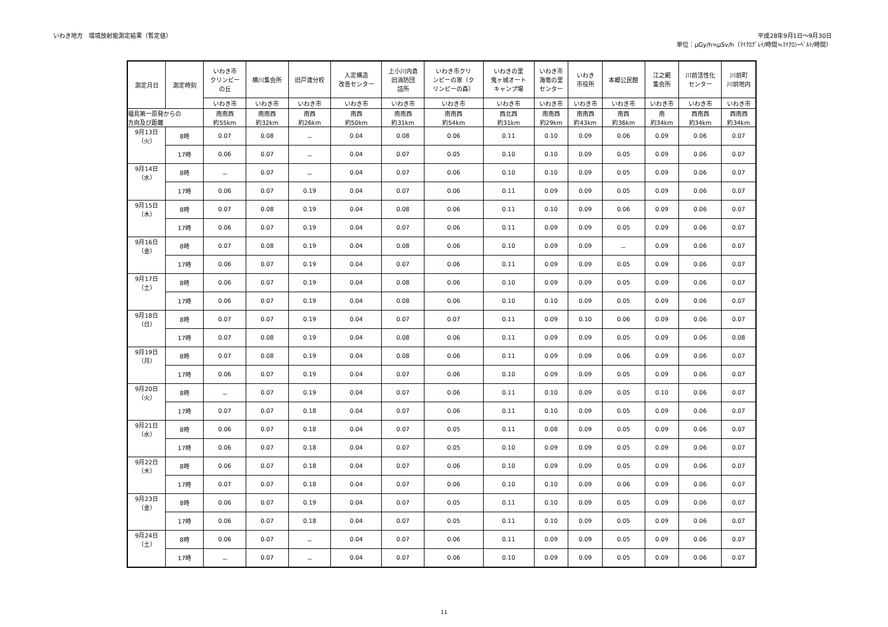いわき地方　環境放射能測定結果（暫定値）
平成28年9月1日～9月30日
単位：μGy/h≒μSv/h（ﾏｲｸﾛｸﾞﾚｲ/時間≒ﾏｲｸﾛｼｰﾍﾞﾙﾄ/時間）
| 測定月日 | 測定時刻 | いわき市 クリンピー の丘 | 横川集会所 | 旧戸渡分校 | 入定構造 改善センター | 上小川内倉 旧消防団 詰所 | いわき市クリ ンピーの家（ク リンピーの森） | いわきの里 鬼ヶ城オート キャンプ場 | いわき市 海竜の里 センター | いわき 市役所 | 本郷公民館 | 江之網 集会所 | 川前活性化 センター | 川前町 川前地内 |
| --- | --- | --- | --- | --- | --- | --- | --- | --- | --- | --- | --- | --- | --- | --- |
| | | いわき市 | いわき市 | いわき市 | いわき市 | いわき市 | いわき市 | いわき市 | いわき市 | いわき市 | いわき市 | いわき市 | いわき市 | いわき市 |
| 福島第一原発からの 方向及び距離 | | 南南西 約55km | 南南西 約32km | 南西 約26km | 南西 約50km | 南南西 約31km | 南南西 約54km | 西北西 約31km | 南南西 約29km | 南南西 約43km | 南西 約36km | 南 約34km | 西南西 約34km | 西南西 約34km |
| 9月13日 （火） | 8時 | 0.07 | 0.08 | － | 0.04 | 0.08 | 0.06 | 0.11 | 0.10 | 0.09 | 0.06 | 0.09 | 0.06 | 0.07 |
| | 17時 | 0.06 | 0.07 | － | 0.04 | 0.07 | 0.05 | 0.10 | 0.10 | 0.09 | 0.05 | 0.09 | 0.06 | 0.07 |
| 9月14日 （水） | 8時 | － | 0.07 | － | 0.04 | 0.07 | 0.06 | 0.10 | 0.10 | 0.09 | 0.05 | 0.09 | 0.06 | 0.07 |
| | 17時 | 0.06 | 0.07 | 0.19 | 0.04 | 0.07 | 0.06 | 0.11 | 0.09 | 0.09 | 0.05 | 0.09 | 0.06 | 0.07 |
| 9月15日 （木） | 8時 | 0.07 | 0.08 | 0.19 | 0.04 | 0.08 | 0.06 | 0.11 | 0.10 | 0.09 | 0.06 | 0.09 | 0.06 | 0.07 |
| | 17時 | 0.06 | 0.07 | 0.19 | 0.04 | 0.07 | 0.06 | 0.11 | 0.09 | 0.09 | 0.05 | 0.09 | 0.06 | 0.07 |
| 9月16日 （金） | 8時 | 0.07 | 0.08 | 0.19 | 0.04 | 0.08 | 0.06 | 0.10 | 0.09 | 0.09 | － | 0.09 | 0.06 | 0.07 |
| | 17時 | 0.06 | 0.07 | 0.19 | 0.04 | 0.07 | 0.06 | 0.11 | 0.09 | 0.09 | 0.05 | 0.09 | 0.06 | 0.07 |
| 9月17日 （土） | 8時 | 0.06 | 0.07 | 0.19 | 0.04 | 0.08 | 0.06 | 0.10 | 0.09 | 0.09 | 0.05 | 0.09 | 0.06 | 0.07 |
| | 17時 | 0.06 | 0.07 | 0.19 | 0.04 | 0.08 | 0.06 | 0.10 | 0.10 | 0.09 | 0.05 | 0.09 | 0.06 | 0.07 |
| 9月18日 （日） | 8時 | 0.07 | 0.07 | 0.19 | 0.04 | 0.07 | 0.07 | 0.11 | 0.09 | 0.10 | 0.06 | 0.09 | 0.06 | 0.07 |
| | 17時 | 0.07 | 0.08 | 0.19 | 0.04 | 0.08 | 0.06 | 0.11 | 0.09 | 0.09 | 0.05 | 0.09 | 0.06 | 0.08 |
| 9月19日 （月） | 8時 | 0.07 | 0.08 | 0.19 | 0.04 | 0.08 | 0.06 | 0.11 | 0.09 | 0.09 | 0.06 | 0.09 | 0.06 | 0.07 |
| | 17時 | 0.06 | 0.07 | 0.19 | 0.04 | 0.07 | 0.06 | 0.10 | 0.09 | 0.09 | 0.05 | 0.09 | 0.06 | 0.07 |
| 9月20日 （火） | 8時 | － | 0.07 | 0.19 | 0.04 | 0.07 | 0.06 | 0.11 | 0.10 | 0.09 | 0.05 | 0.10 | 0.06 | 0.07 |
| | 17時 | 0.07 | 0.07 | 0.18 | 0.04 | 0.07 | 0.06 | 0.11 | 0.10 | 0.09 | 0.05 | 0.09 | 0.06 | 0.07 |
| 9月21日 （水） | 8時 | 0.06 | 0.07 | 0.18 | 0.04 | 0.07 | 0.05 | 0.11 | 0.08 | 0.09 | 0.05 | 0.09 | 0.06 | 0.07 |
| | 17時 | 0.06 | 0.07 | 0.18 | 0.04 | 0.07 | 0.05 | 0.10 | 0.09 | 0.09 | 0.05 | 0.09 | 0.06 | 0.07 |
| 9月22日 （木） | 8時 | 0.06 | 0.07 | 0.18 | 0.04 | 0.07 | 0.06 | 0.10 | 0.09 | 0.09 | 0.05 | 0.09 | 0.06 | 0.07 |
| | 17時 | 0.07 | 0.07 | 0.18 | 0.04 | 0.07 | 0.06 | 0.10 | 0.10 | 0.09 | 0.06 | 0.09 | 0.06 | 0.07 |
| 9月23日 （金） | 8時 | 0.06 | 0.07 | 0.19 | 0.04 | 0.07 | 0.05 | 0.11 | 0.10 | 0.09 | 0.05 | 0.09 | 0.06 | 0.07 |
| | 17時 | 0.06 | 0.07 | 0.18 | 0.04 | 0.07 | 0.05 | 0.11 | 0.10 | 0.09 | 0.05 | 0.09 | 0.06 | 0.07 |
| 9月24日 （土） | 8時 | 0.06 | 0.07 | － | 0.04 | 0.07 | 0.06 | 0.11 | 0.09 | 0.09 | 0.05 | 0.09 | 0.06 | 0.07 |
| | 17時 | － | 0.07 | － | 0.04 | 0.07 | 0.06 | 0.10 | 0.09 | 0.09 | 0.05 | 0.09 | 0.06 | 0.07 |
11